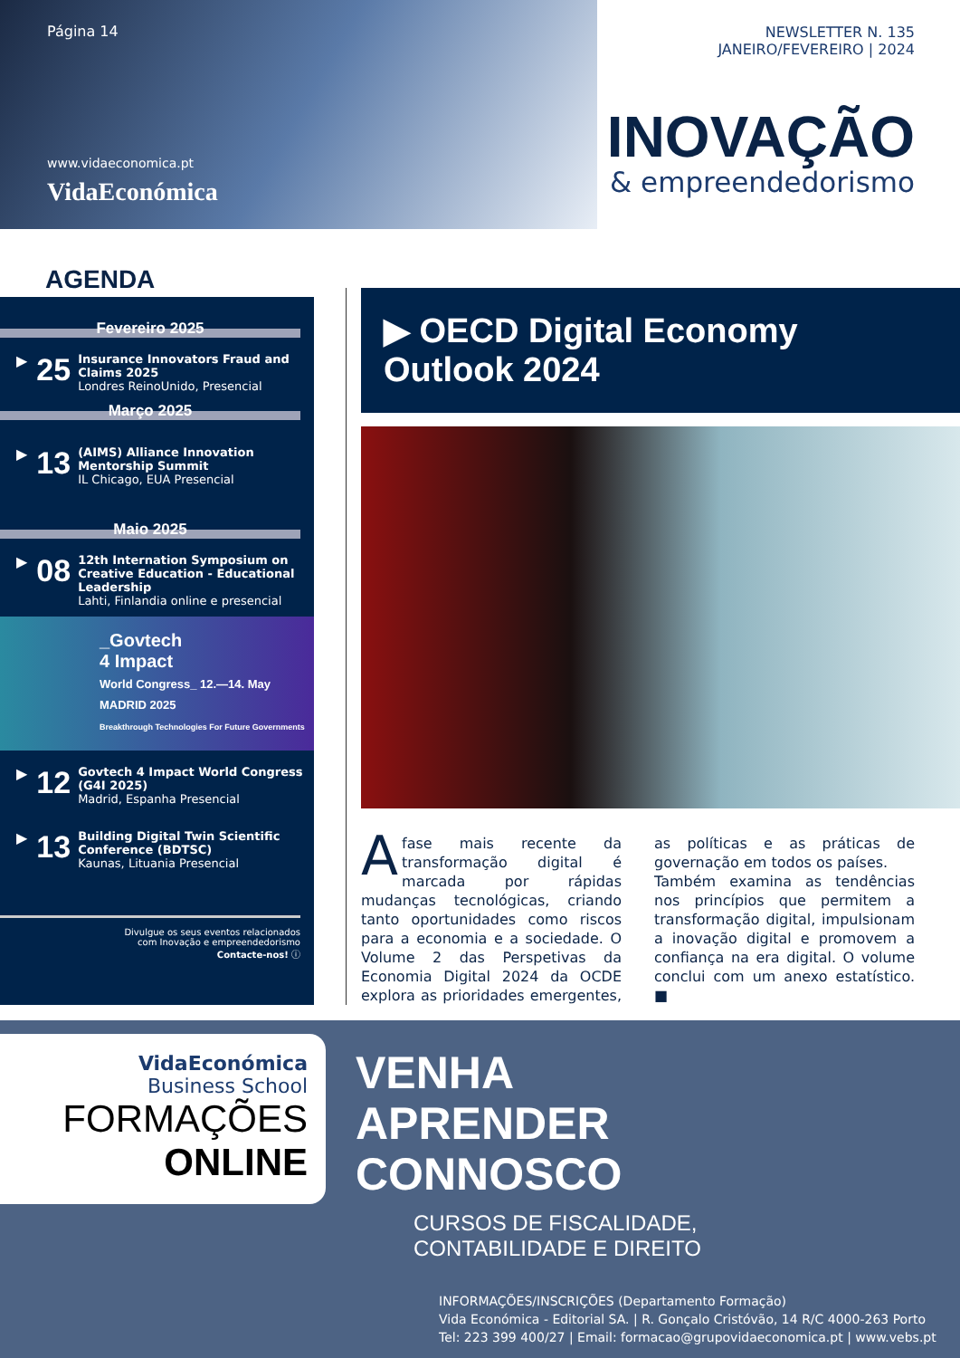Página 14
www.vidaeconomica.pt
VidaEconómica
NEWSLETTER N. 135
JANEIRO/FEVEREIRO | 2024
INOVAÇÃO
& empreendedorismo
AGENDA
Fevereiro 2025
▶ 25
Insurance Innovators Fraud and Claims 2025
Londres ReinoUnido, Presencial
Março 2025
▶ 13
(AIMS) Alliance Innovation Mentorship Summit
IL Chicago, EUA Presencial
Maio 2025
▶ 08
12th Internation Symposium on Creative Education - Educational Leadership
Lahti, Finlandia online e presencial
_Govtech
4 Impact
World Congress_ 12.—14. May MADRID 2025
Breakthrough Technologies For Future Governments
▶ 12
Govtech 4 Impact World Congress (G4I 2025)
Madrid, Espanha Presencial
▶ 13
Building Digital Twin Scientific Conference (BDTSC)
Kaunas, Lituania Presencial
Divulgue os seus eventos relacionados
com Inovação e empreendedorismo
Contacte-nos! ⓘ
▶ OECD Digital Economy
Outlook 2024
A fase mais recente da transformação digital é marcada por rápidas mudanças tecnológicas, criando tanto oportunidades como riscos para a economia e a sociedade. O Volume 2 das Perspetivas da Economia Digital 2024 da OCDE explora as prioridades emergentes, as políticas e as práticas de governação em todos os países.
Também examina as tendências nos princípios que permitem a transformação digital, impulsionam a inovação digital e promovem a confiança na era digital. O volume conclui com um anexo estatístico. ■
VidaEconómica
Business School
FORMAÇÕES
ONLINE
VENHA
APRENDER
CONNOSCO
CURSOS DE FISCALIDADE,
CONTABILIDADE E DIREITO
INFORMAÇÕES/INSCRIÇÕES (Departamento Formação)
Vida Económica - Editorial SA. | R. Gonçalo Cristóvão, 14 R/C 4000-263 Porto
Tel: 223 399 400/27 | Email: formacao@grupovidaeconomica.pt | www.vebs.pt